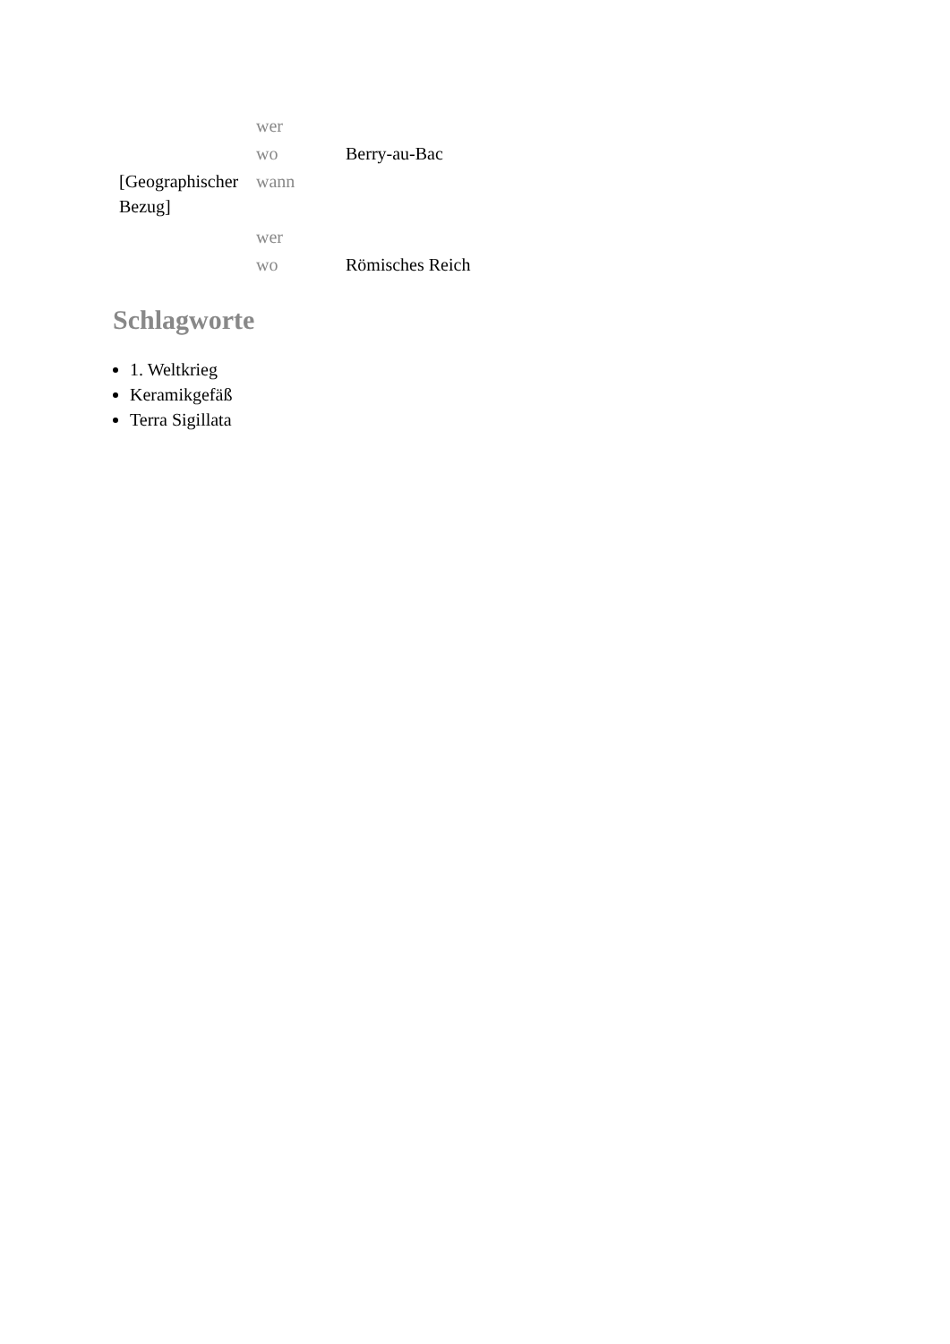| | wer | |
| | wo | Berry-au-Bac |
| [Geographischer Bezug] | wann | |
| | wer | |
| | wo | Römisches Reich |
Schlagworte
1. Weltkrieg
Keramikgefäß
Terra Sigillata